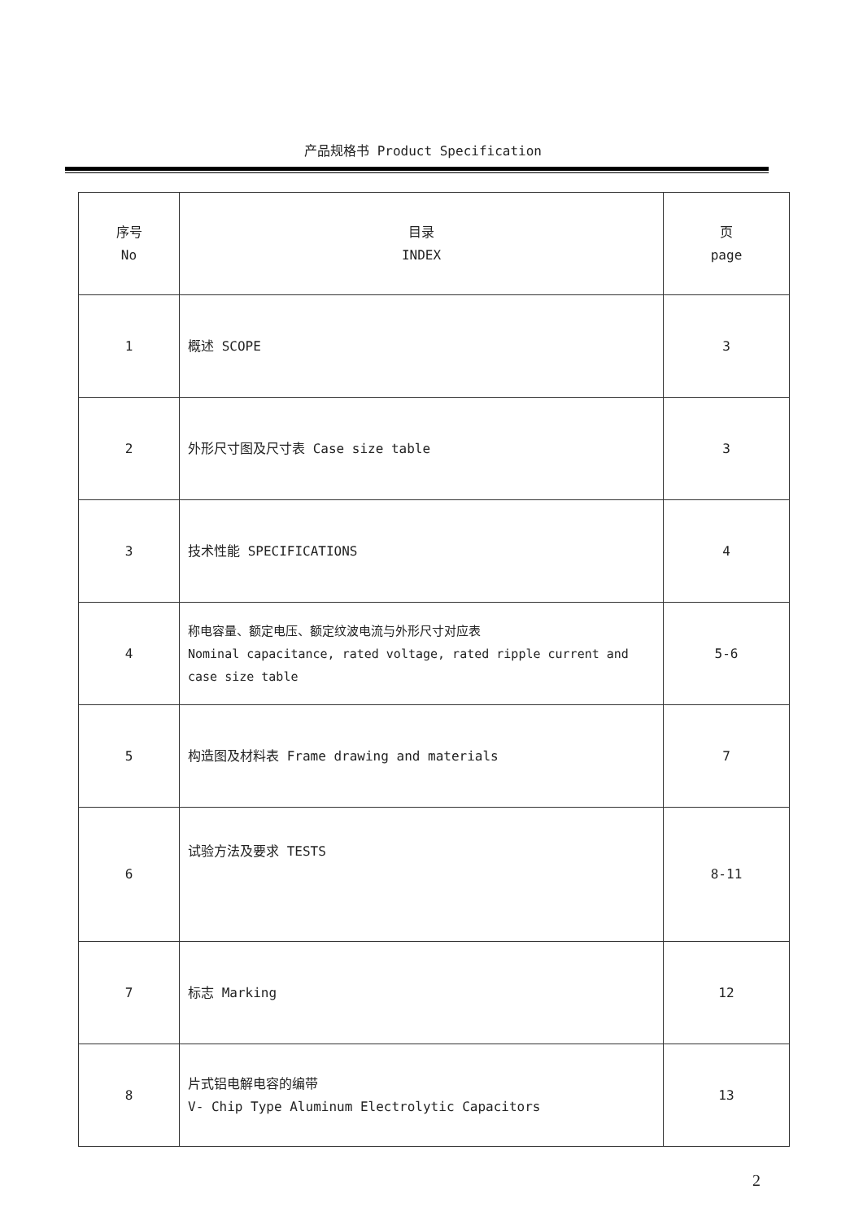产品规格书 Product Specification
| 序号 No | 目录 INDEX | 页 page |
| --- | --- | --- |
| 1 | 概述 SCOPE | 3 |
| 2 | 外形尺寸图及尺寸表 Case size table | 3 |
| 3 | 技术性能 SPECIFICATIONS | 4 |
| 4 | 称电容量、额定电压、额定纹波电流与外形尺寸对应表 Nominal capacitance, rated voltage, rated ripple current and case size table | 5-6 |
| 5 | 构造图及材料表 Frame drawing and materials | 7 |
| 6 | 试验方法及要求 TESTS | 8-11 |
| 7 | 标志 Marking | 12 |
| 8 | 片式铝电解电容的编带 V- Chip Type Aluminum Electrolytic Capacitors | 13 |
2